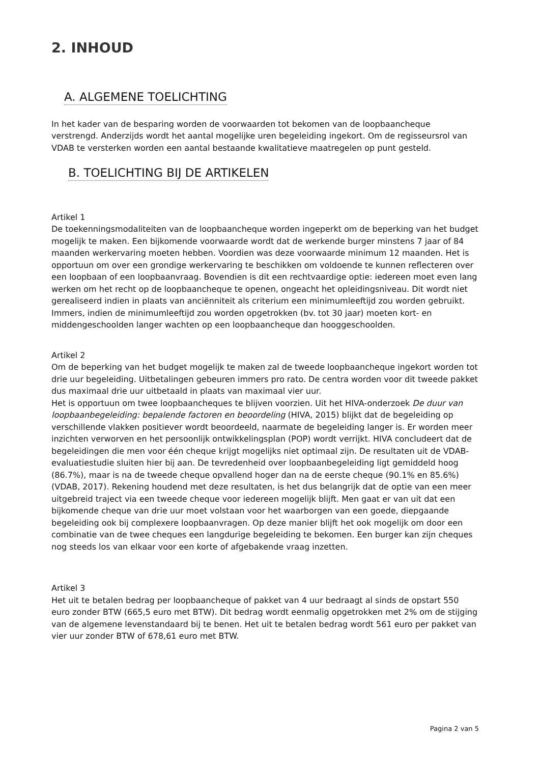2. INHOUD
A. ALGEMENE TOELICHTING
In het kader van de besparing worden de voorwaarden tot bekomen van de loopbaancheque verstrengd. Anderzijds wordt het aantal mogelijke uren begeleiding ingekort. Om de regisseursrol van VDAB te versterken worden een aantal bestaande kwalitatieve maatregelen op punt gesteld.
B. TOELICHTING BIJ DE ARTIKELEN
Artikel 1
De toekenningsmodaliteiten van de loopbaancheque worden ingeperkt om de beperking van het budget mogelijk te maken. Een bijkomende voorwaarde wordt dat de werkende burger minstens 7 jaar of 84 maanden werkervaring moeten hebben. Voordien was deze voorwaarde minimum 12 maanden. Het is opportuun om over een grondige werkervaring te beschikken om voldoende te kunnen reflecteren over een loopbaan of een loopbaanvraag. Bovendien is dit een rechtvaardige optie: iedereen moet even lang werken om het recht op de loopbaancheque te openen, ongeacht het opleidingsniveau. Dit wordt niet gerealiseerd indien in plaats van anciënniteit als criterium een minimumleeftijd zou worden gebruikt. Immers, indien de minimumleeftijd zou worden opgetrokken (bv. tot 30 jaar) moeten kort- en middengeschoolden langer wachten op een loopbaancheque dan hooggeschoolden.
Artikel 2
Om de beperking van het budget mogelijk te maken zal de tweede loopbaancheque ingekort worden tot drie uur begeleiding. Uitbetalingen gebeuren immers pro rato. De centra worden voor dit tweede pakket dus maximaal drie uur uitbetaald in plaats van maximaal vier uur.
Het is opportuun om twee loopbaancheques te blijven voorzien. Uit het HIVA-onderzoek De duur van loopbaanbegeleiding: bepalende factoren en beoordeling (HIVA, 2015) blijkt dat de begeleiding op verschillende vlakken positiever wordt beoordeeld, naarmate de begeleiding langer is. Er worden meer inzichten verworven en het persoonlijk ontwikkelingsplan (POP) wordt verrijkt. HIVA concludeert dat de begeleidingen die men voor één cheque krijgt mogelijks niet optimaal zijn. De resultaten uit de VDAB-evaluatiestudie sluiten hier bij aan. De tevredenheid over loopbaanbegeleiding ligt gemiddeld hoog (86.7%), maar is na de tweede cheque opvallend hoger dan na de eerste cheque (90.1% en 85.6%) (VDAB, 2017). Rekening houdend met deze resultaten, is het dus belangrijk dat de optie van een meer uitgebreid traject via een tweede cheque voor iedereen mogelijk blijft. Men gaat er van uit dat een bijkomende cheque van drie uur moet volstaan voor het waarborgen van een goede, diepgaande begeleiding ook bij complexere loopbaanvragen. Op deze manier blijft het ook mogelijk om door een combinatie van de twee cheques een langdurige begeleiding te bekomen. Een burger kan zijn cheques nog steeds los van elkaar voor een korte of afgebakende vraag inzetten.
Artikel 3
Het uit te betalen bedrag per loopbaancheque of pakket van 4 uur bedraagt al sinds de opstart 550 euro zonder BTW (665,5 euro met BTW). Dit bedrag wordt eenmalig opgetrokken met 2% om de stijging van de algemene levenstandaard bij te benen. Het uit te betalen bedrag wordt 561 euro per pakket van vier uur zonder BTW of 678,61 euro met BTW.
Pagina 2 van 5